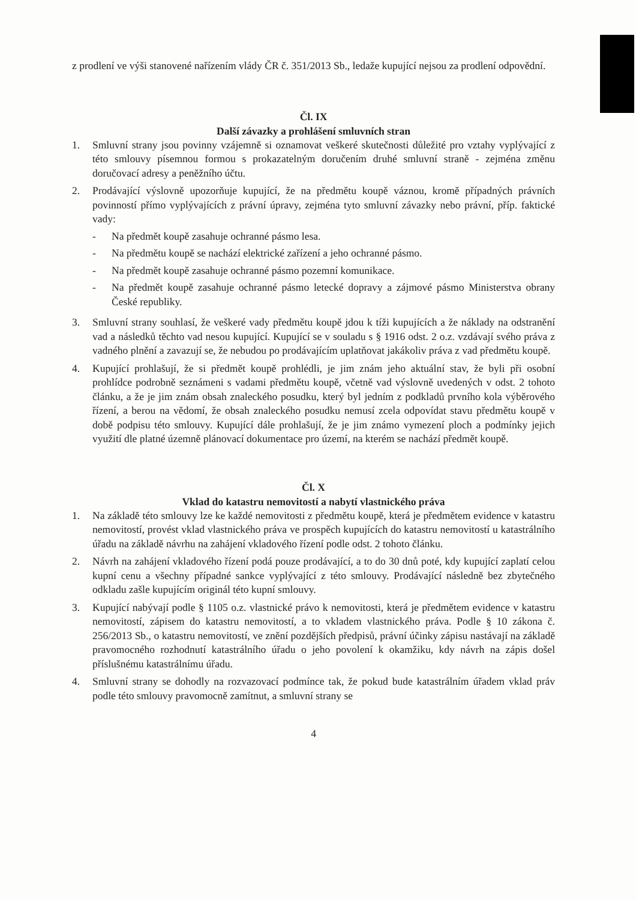z prodlení ve výši stanovené nařízením vlády ČR č. 351/2013 Sb., ledaže kupující nejsou za prodlení odpovědní.
Čl. IX
Další závazky a prohlášení smluvních stran
1. Smluvní strany jsou povinny vzájemně si oznamovat veškeré skutečnosti důležité pro vztahy vyplývající z této smlouvy písemnou formou s prokazatelným doručením druhé smluvní straně - zejména změnu doručovací adresy a peněžního účtu.
2. Prodávající výslovně upozorňuje kupující, že na předmětu koupě váznou, kromě případných právních povinností přímo vyplývajících z právní úpravy, zejména tyto smluvní závazky nebo právní, příp. faktické vady:
- Na předmět koupě zasahuje ochranné pásmo lesa.
- Na předmětu koupě se nachází elektrické zařízení a jeho ochranné pásmo.
- Na předmět koupě zasahuje ochranné pásmo pozemní komunikace.
- Na předmět koupě zasahuje ochranné pásmo letecké dopravy a zájmové pásmo Ministerstva obrany České republiky.
3. Smluvní strany souhlasí, že veškeré vady předmětu koupě jdou k tíži kupujících a že náklady na odstranění vad a následků těchto vad nesou kupující. Kupující se v souladu s § 1916 odst. 2 o.z. vzdávají svého práva z vadného plnění a zavazují se, že nebudou po prodávajícím uplatňovat jakákoliv práva z vad předmětu koupě.
4. Kupující prohlašují, že si předmět koupě prohlédli, je jim znám jeho aktuální stav, že byli při osobní prohlídce podrobně seznámeni s vadami předmětu koupě, včetně vad výslovně uvedených v odst. 2 tohoto článku, a že je jim znám obsah znaleckého posudku, který byl jedním z podkladů prvního kola výběrového řízení, a berou na vědomí, že obsah znaleckého posudku nemusí zcela odpovídat stavu předmětu koupě v době podpisu této smlouvy. Kupující dále prohlašují, že je jim známo vymezení ploch a podmínky jejich využití dle platné územně plánovací dokumentace pro území, na kterém se nachází předmět koupě.
Čl. X
Vklad do katastru nemovitostí a nabytí vlastnického práva
1. Na základě této smlouvy lze ke každé nemovitosti z předmětu koupě, která je předmětem evidence v katastru nemovitostí, provést vklad vlastnického práva ve prospěch kupujících do katastru nemovitostí u katastrálního úřadu na základě návrhu na zahájení vkladového řízení podle odst. 2 tohoto článku.
2. Návrh na zahájení vkladového řízení podá pouze prodávající, a to do 30 dnů poté, kdy kupující zaplatí celou kupní cenu a všechny případné sankce vyplývající z této smlouvy. Prodávající následně bez zbytečného odkladu zašle kupujícím originál této kupní smlouvy.
3. Kupující nabývají podle § 1105 o.z. vlastnické právo k nemovitosti, která je předmětem evidence v katastru nemovitostí, zápisem do katastru nemovitostí, a to vkladem vlastnického práva. Podle § 10 zákona č. 256/2013 Sb., o katastru nemovitostí, ve znění pozdějších předpisů, právní účinky zápisu nastávají na základě pravomocného rozhodnutí katastrálního úřadu o jeho povolení k okamžiku, kdy návrh na zápis došel příslušnému katastrálnímu úřadu.
4. Smluvní strany se dohodly na rozvazovací podmínce tak, že pokud bude katastrálním úřadem vklad práv podle této smlouvy pravomocně zamítnut, a smluvní strany se
4